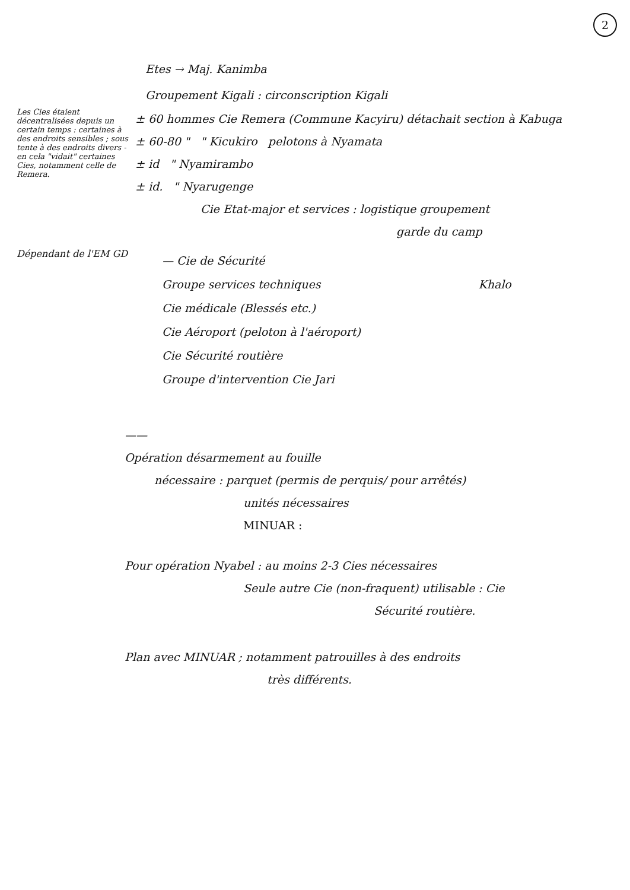2
Etes → Maj. Kanimba
Groupement Kigali : circonscription Kigali
Les Cies étaient décentralisées depuis un certain temps : certaines à des endroits sensibles ; sous tente à des endroits divers - en cela "vidait" certaines Cies, notamment celle de Remera.
± 60 hommes Cie Remera (Commune Kacyiru) détachait section à Kabuga
± 60-80 " " Kicukiro pelotons à Nyamata
± id " Nyamirambo
± id. " Nyarugenge
Cie Etat-major et services : logistique groupement
garde du camp
Dépendant de l'EM GD
— Cie de Sécurité
Groupe services techniques Khalo
Cie médicale (Blessés etc.)
Cie Aéroport (peloton à l'aéroport)
Cie Sécurité routière
Groupe d'intervention Cie Jari
——
Opération désarmement au fouille
nécessaire : parquet (permis de perquis/ pour arrêtés)
unités nécessaires
MINUAR :
Pour opération Nyabel : au moins 2-3 Cies nécessaires
Seule autre Cie (non-fraquent) utilisable : Cie
Sécurité routière.
Plan avec MINUAR ; notamment patrouilles à des endroits
très différents.